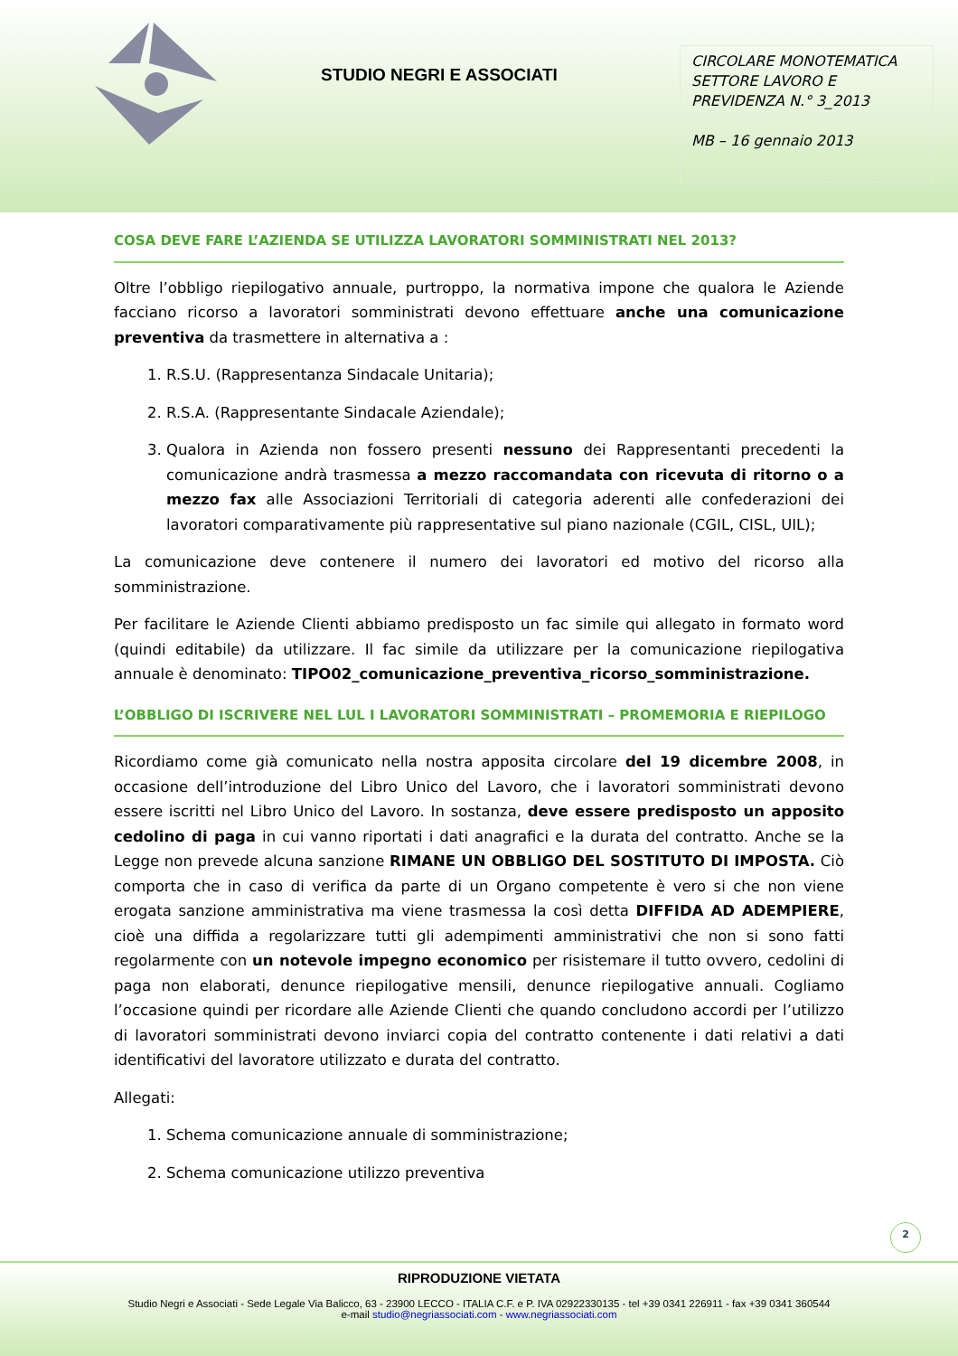STUDIO NEGRI E ASSOCIATI
CIRCOLARE MONOTEMATICA SETTORE LAVORO E PREVIDENZA N.° 3_2013
MB – 16 gennaio 2013
COSA DEVE FARE L’AZIENDA SE UTILIZZA LAVORATORI SOMMINISTRATI NEL 2013?
Oltre l’obbligo riepilogativo annuale, purtroppo, la normativa impone che qualora le Aziende facciano ricorso a lavoratori somministrati devono effettuare anche una comunicazione preventiva da trasmettere in alternativa a :
1. R.S.U. (Rappresentanza Sindacale Unitaria);
2. R.S.A. (Rappresentante Sindacale Aziendale);
3. Qualora in Azienda non fossero presenti nessuno dei Rappresentanti precedenti la comunicazione andrà trasmessa a mezzo raccomandata con ricevuta di ritorno o a mezzo fax alle Associazioni Territoriali di categoria aderenti alle confederazioni dei lavoratori comparativamente più rappresentative sul piano nazionale (CGIL, CISL, UIL);
La comunicazione deve contenere il numero dei lavoratori ed motivo del ricorso alla somministrazione.
Per facilitare le Aziende Clienti abbiamo predisposto un fac simile qui allegato in formato word (quindi editabile) da utilizzare. Il fac simile da utilizzare per la comunicazione riepilogativa annuale è denominato: TIPO02_comunicazione_preventiva_ricorso_somministrazione.
L’OBBLIGO DI ISCRIVERE NEL LUL I LAVORATORI SOMMINISTRATI – PROMEMORIA E RIEPILOGO
Ricordiamo come già comunicato nella nostra apposita circolare del 19 dicembre 2008, in occasione dell’introduzione del Libro Unico del Lavoro, che i lavoratori somministrati devono essere iscritti nel Libro Unico del Lavoro. In sostanza, deve essere predisposto un apposito cedolino di paga in cui vanno riportati i dati anagrafici e la durata del contratto. Anche se la Legge non prevede alcuna sanzione RIMANE UN OBBLIGO DEL SOSTITUTO DI IMPOSTA. Ciò comporta che in caso di verifica da parte di un Organo competente è vero si che non viene erogata sanzione amministrativa ma viene trasmessa la così detta DIFFIDA AD ADEMPIERE, cioè una diffida a regolarizzare tutti gli adempimenti amministrativi che non si sono fatti regolarmente con un notevole impegno economico per risistemare il tutto ovvero, cedolini di paga non elaborati, denunce riepilogative mensili, denunce riepilogative annuali. Cogliamo l’occasione quindi per ricordare alle Aziende Clienti che quando concludono accordi per l’utilizzo di lavoratori somministrati devono inviarci copia del contratto contenente i dati relativi a dati identificativi del lavoratore utilizzato e durata del contratto.
Allegati:
1. Schema comunicazione annuale di somministrazione;
2. Schema comunicazione utilizzo preventiva
2
RIPRODUZIONE VIETATA
Studio Negri e Associati - Sede Legale Via Balicco, 63 - 23900 LECCO - ITALIA C.F. e P. IVA 02922330135 - tel +39 0341 226911 - fax +39 0341 360544
e-mail studio@negriassociati.com - www.negriassociati.com